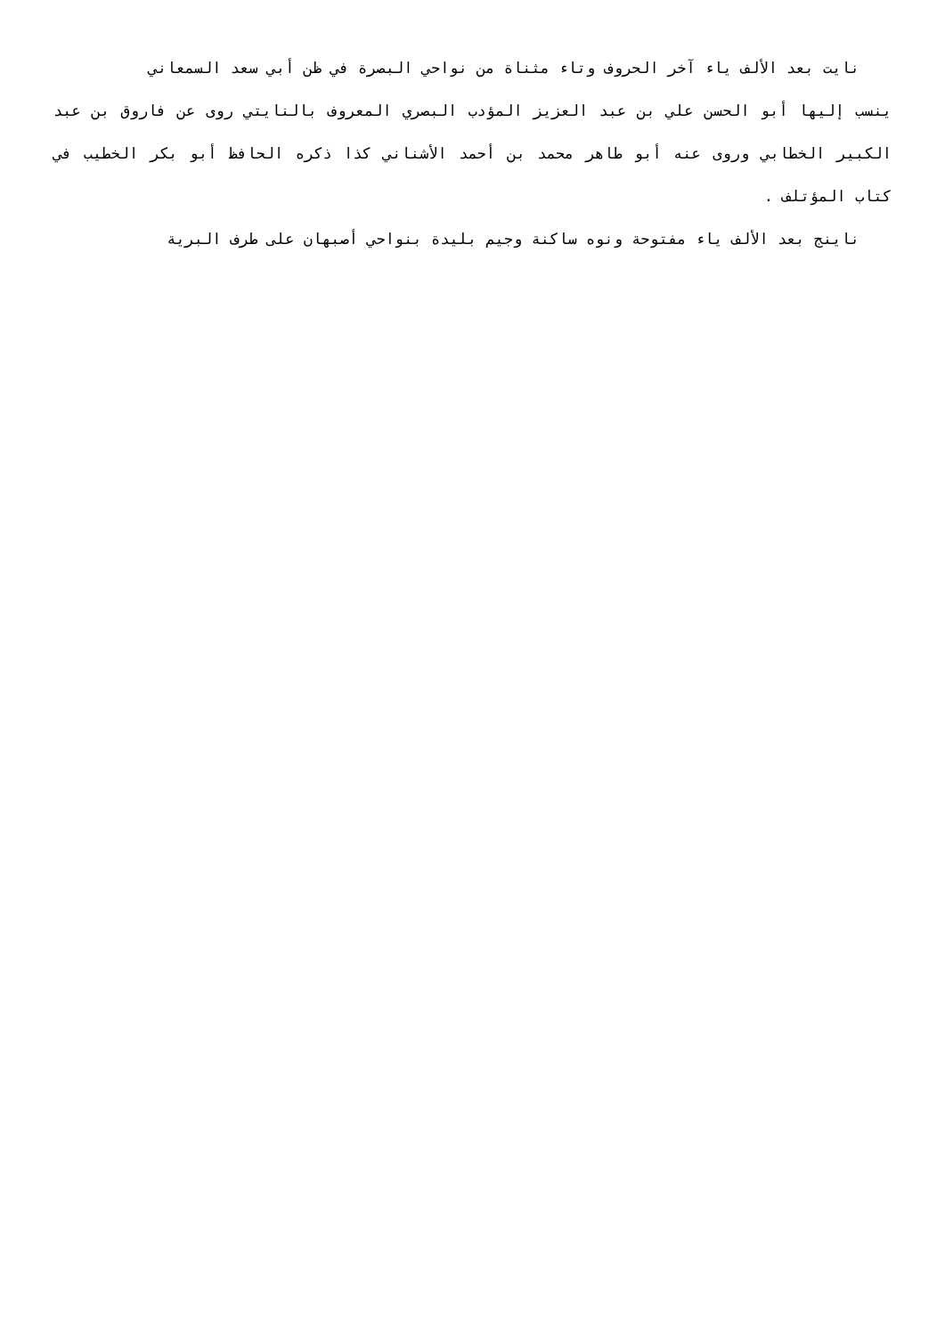نايت بعد الألف ياء آخر الحروف وتاء مثناة من نواحي البصرة في ظن أبي سعد السمعاني
ينسب إليها أبو الحسن علي بن عبد العزيز المؤدب البصري المعروف بالنايتي روى عن فاروق بن عبد الكبير الخطابي وروى عنه أبو طاهر محمد بن أحمد الأشناني كذا ذكره الحافظ أبو بكر الخطيب في كتاب المؤتلف .
ناينج بعد الألف ياء مفتوحة ونوه ساكنة وجيم بليدة بنواحي أصبهان على طرف البرية